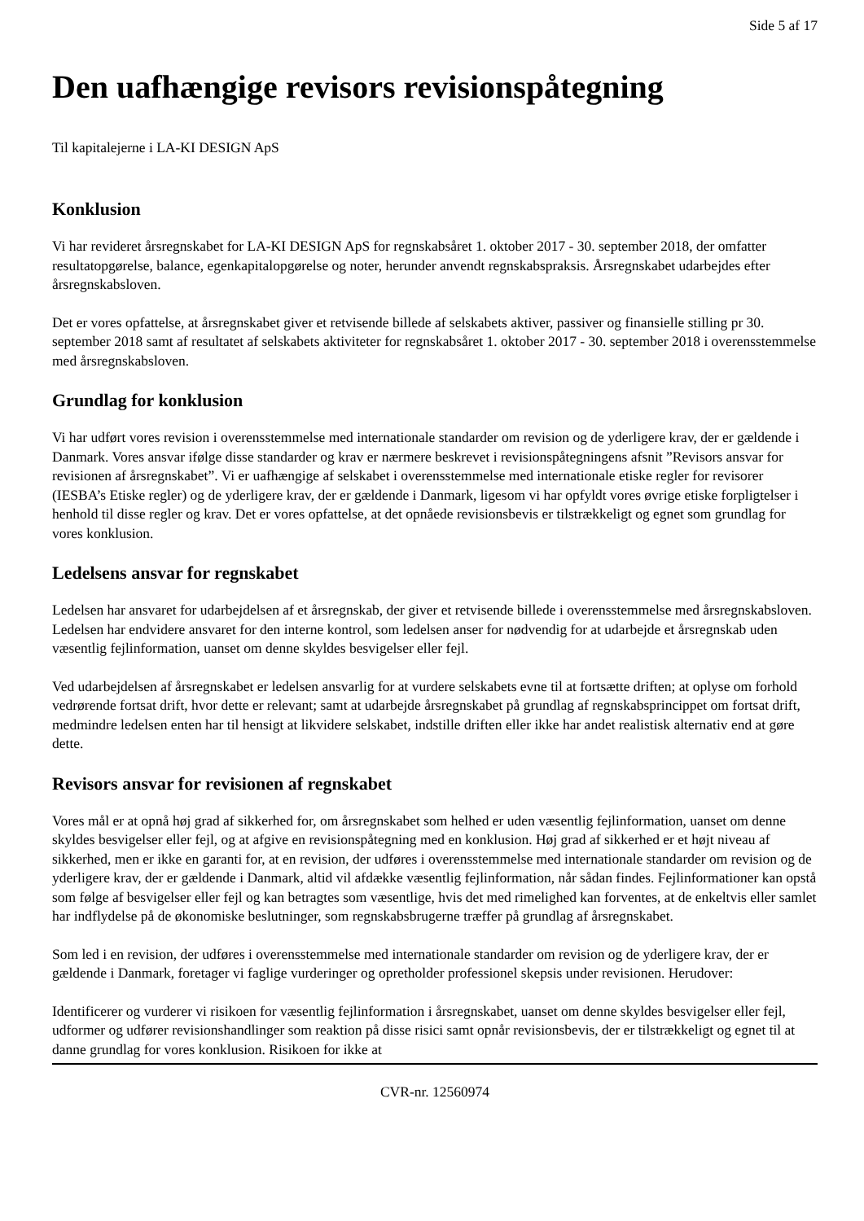Side 5 af 17
Den uafhængige revisors revisionspåtegning
Til kapitalejerne i LA-KI DESIGN ApS
Konklusion
Vi har revideret årsregnskabet for LA-KI DESIGN ApS for regnskabsåret 1. oktober 2017 - 30. september 2018, der omfatter resultatopgørelse, balance, egenkapitalopgørelse og noter, herunder anvendt regnskabspraksis. Årsregnskabet udarbejdes efter årsregnskabsloven.
Det er vores opfattelse, at årsregnskabet giver et retvisende billede af selskabets aktiver, passiver og finansielle stilling pr 30. september 2018 samt af resultatet af selskabets aktiviteter for regnskabsåret 1. oktober 2017 - 30. september 2018 i overensstemmelse med årsregnskabsloven.
Grundlag for konklusion
Vi har udført vores revision i overensstemmelse med internationale standarder om revision og de yderligere krav, der er gældende i Danmark. Vores ansvar ifølge disse standarder og krav er nærmere beskrevet i revisionspåtegningens afsnit ”Revisors ansvar for revisionen af årsregnskabet”. Vi er uafhængige af selskabet i overensstemmelse med internationale etiske regler for revisorer (IESBA’s Etiske regler) og de yderligere krav, der er gældende i Danmark, ligesom vi har opfyldt vores øvrige etiske forpligtelser i henhold til disse regler og krav. Det er vores opfattelse, at det opnåede revisionsbevis er tilstrækkeligt og egnet som grundlag for vores konklusion.
Ledelsens ansvar for regnskabet
Ledelsen har ansvaret for udarbejdelsen af et årsregnskab, der giver et retvisende billede i overensstemmelse med årsregnskabsloven. Ledelsen har endvidere ansvaret for den interne kontrol, som ledelsen anser for nødvendig for at udarbejde et årsregnskab uden væsentlig fejlinformation, uanset om denne skyldes besvigelser eller fejl.
Ved udarbejdelsen af årsregnskabet er ledelsen ansvarlig for at vurdere selskabets evne til at fortsætte driften; at oplyse om forhold vedrørende fortsat drift, hvor dette er relevant; samt at udarbejde årsregnskabet på grundlag af regnskabsprincippet om fortsat drift, medmindre ledelsen enten har til hensigt at likvidere selskabet, indstille driften eller ikke har andet realistisk alternativ end at gøre dette.
Revisors ansvar for revisionen af regnskabet
Vores mål er at opnå høj grad af sikkerhed for, om årsregnskabet som helhed er uden væsentlig fejlinformation, uanset om denne skyldes besvigelser eller fejl, og at afgive en revisionspåtegning med en konklusion. Høj grad af sikkerhed er et højt niveau af sikkerhed, men er ikke en garanti for, at en revision, der udføres i overensstemmelse med internationale standarder om revision og de yderligere krav, der er gældende i Danmark, altid vil afdække væsentlig fejlinformation, når sådan findes. Fejlinformationer kan opstå som følge af besvigelser eller fejl og kan betragtes som væsentlige, hvis det med rimelighed kan forventes, at de enkeltvis eller samlet har indflydelse på de økonomiske beslutninger, som regnskabsbrugerne træffer på grundlag af årsregnskabet.
Som led i en revision, der udføres i overensstemmelse med internationale standarder om revision og de yderligere krav, der er gældende i Danmark, foretager vi faglige vurderinger og opretholder professionel skepsis under revisionen. Herudover:
Identificerer og vurderer vi risikoen for væsentlig fejlinformation i årsregnskabet, uanset om denne skyldes besvigelser eller fejl, udformer og udfører revisionshandlinger som reaktion på disse risici samt opnår revisionsbevis, der er tilstrækkeligt og egnet til at danne grundlag for vores konklusion. Risikoen for ikke at
CVR-nr. 12560974